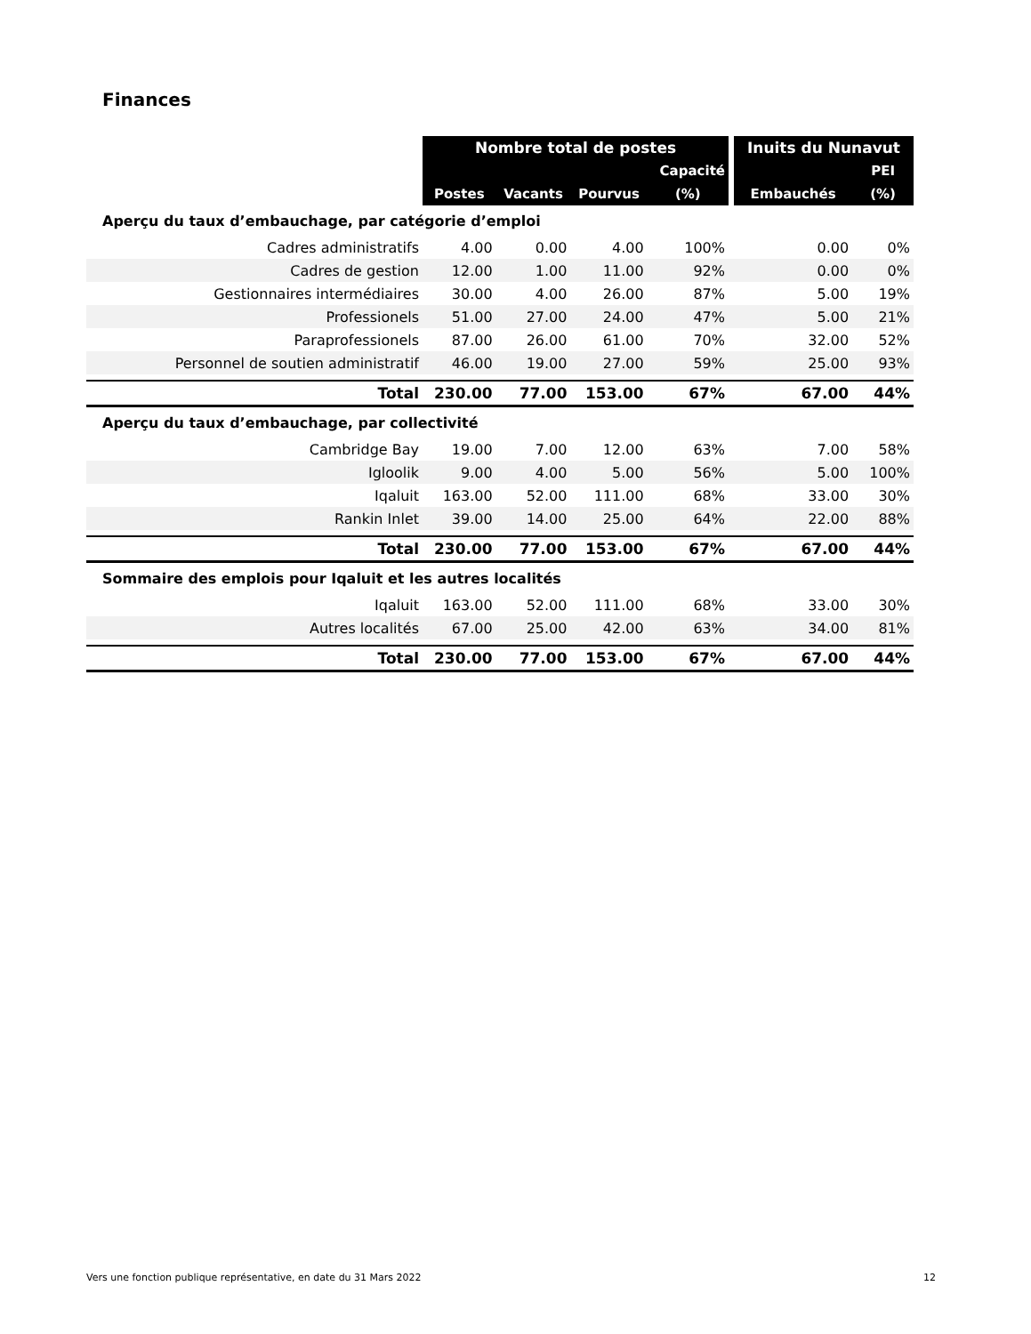Finances
| | Nombre total de postes | | | | | Inuits du Nunavut | |
| --- | --- | --- | --- | --- | --- | --- | --- |
| | | | | Capacité | | | PEI |
| | Postes | Vacants | Pourvus | (%) | | Embauchés | (%) |
| Aperçu du taux d’embauchage, par catégorie d’emploi | | | | | | | |
| Cadres administratifs | 4.00 | 0.00 | 4.00 | 100% | | 0.00 | 0% |
| Cadres de gestion | 12.00 | 1.00 | 11.00 | 92% | | 0.00 | 0% |
| Gestionnaires intermédiaires | 30.00 | 4.00 | 26.00 | 87% | | 5.00 | 19% |
| Professionels | 51.00 | 27.00 | 24.00 | 47% | | 5.00 | 21% |
| Paraprofessionels | 87.00 | 26.00 | 61.00 | 70% | | 32.00 | 52% |
| Personnel de soutien administratif | 46.00 | 19.00 | 27.00 | 59% | | 25.00 | 93% |
| Total | 230.00 | 77.00 | 153.00 | 67% | | 67.00 | 44% |
| Aperçu du taux d’embauchage, par collectivité | | | | | | | |
| Cambridge Bay | 19.00 | 7.00 | 12.00 | 63% | | 7.00 | 58% |
| Igloolik | 9.00 | 4.00 | 5.00 | 56% | | 5.00 | 100% |
| Iqaluit | 163.00 | 52.00 | 111.00 | 68% | | 33.00 | 30% |
| Rankin Inlet | 39.00 | 14.00 | 25.00 | 64% | | 22.00 | 88% |
| Total | 230.00 | 77.00 | 153.00 | 67% | | 67.00 | 44% |
| Sommaire des emplois pour Iqaluit et les autres localités | | | | | | | |
| Iqaluit | 163.00 | 52.00 | 111.00 | 68% | | 33.00 | 30% |
| Autres localités | 67.00 | 25.00 | 42.00 | 63% | | 34.00 | 81% |
| Total | 230.00 | 77.00 | 153.00 | 67% | | 67.00 | 44% |
Vers une fonction publique représentative, en date du 31 Mars 2022 12